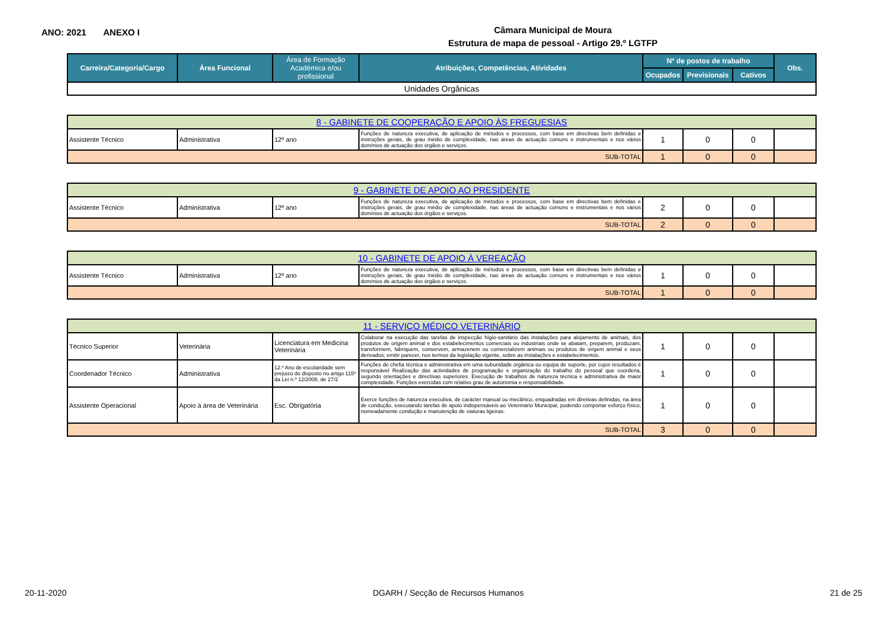ANO: 2021 ANEXO I
Câmara Municipal de Moura
Estrutura de mapa de pessoal - Artigo 29.º LGTFP
| Carreira/Categoria/Cargo | Área Funcional | Área de Formação Académica e/ou profissional | Atribuições, Competências, Atividades | Nº de postos de trabalho | | | Obs. |
| --- | --- | --- | --- | --- | --- | --- | --- |
| | | | | Ocupados | Previsionais | Cativos | |
| Unidades Orgânicas | | | | | | | |
| 8 - GABINETE DE COOPERAÇÃO E APOIO ÀS FREGUESIAS | | | | | | | |
| Assistente Técnico | Administrativa | 12º ano | Funções de natureza executiva, de aplicação de métodos e processos, com base em directivas bem definidas e instruções gerais, de grau médio de complexidade, nas áreas de actuação comuns e instrumentais e nos vários domínios de actuação dos órgãos e serviços. | 1 | 0 | 0 | |
| SUB-TOTAL | | | | 1 | 0 | 0 | |
| 9 - GABINETE DE APOIO AO PRESIDENTE | | | | | | | |
| Assistente Técnico | Administrativa | 12º ano | Funções de natureza executiva, de aplicação de métodos e processos, com base em directivas bem definidas e instruções gerais, de grau médio de complexidade, nas áreas de actuação comuns e instrumentais e nos vários domínios de actuação dos órgãos e serviços. | 2 | 0 | 0 | |
| SUB-TOTAL | | | | 2 | 0 | 0 | |
| 10 - GABINETE DE APOIO À VEREAÇÃO | | | | | | | |
| Assistente Técnico | Administrativa | 12º ano | Funções de natureza executiva, de aplicação de métodos e processos, com base em directivas bem definidas e instruções gerais, de grau médio de complexidade, nas áreas de actuação comuns e instrumentais e nos vários domínios de actuação dos órgãos e serviços. | 1 | 0 | 0 | |
| SUB-TOTAL | | | | 1 | 0 | 0 | |
| 11 - SERVIÇO MÉDICO VETERINÁRIO | | | | | | | |
| Técnico Superior | Veterinária | Licenciatura em Medicina Veterinária | Colaborar na execução das tarefas de inspecção hígio-sanitário das instalações para alojamento de animais, dos produtos de origem animal e dos estabelecimentos comerciais ou industriais onde se abatam, preparem, produzam, transformem, fabriquem, conservem, armazenem ou comercializem animais ou produtos de origem animal e seus derivados; emitir parecer, nos termos da legislação vigente, sobre as instalações e estabelecimentos. | 1 | 0 | 0 | |
| Coordenador Técnico | Administrativa | 12.º Ano de escolaridade sem prejuizo do disposto no artigo 115º da Lei n.º 12/2008, de 27/2 | Funções de chefia técnica e administrativa em uma subunidade orgânica ou equipa de suporte, por cujos resultados é responsável Realização das actividades de programação e organização do trabalho do pessoal que coordena, segundo orientações e directivas superiores. Execução de trabalhos de natureza técnica e administrativa de maior complexidade. Funções exercidas com relativo grau de autonomia e responsabilidade. | 1 | 0 | 0 | |
| Assistente Operacional | Apoio à área de Veterinária | Esc. Obrigatória | Exerce funções de natureza executiva, de carácter manual ou mecânico, enquadradas em diretivas definidas, na área de condução, executando tarefas de apoio indispensáveis ao Veterinário Municipal, podendo comportar esforço físico, nomeadamente condução e manutenção de viaturas ligeiras. | 1 | 0 | 0 | |
| SUB-TOTAL | | | | 3 | 0 | 0 | |
20-11-2020 DGARH / Secção de Recursos Humanos 21 de 25